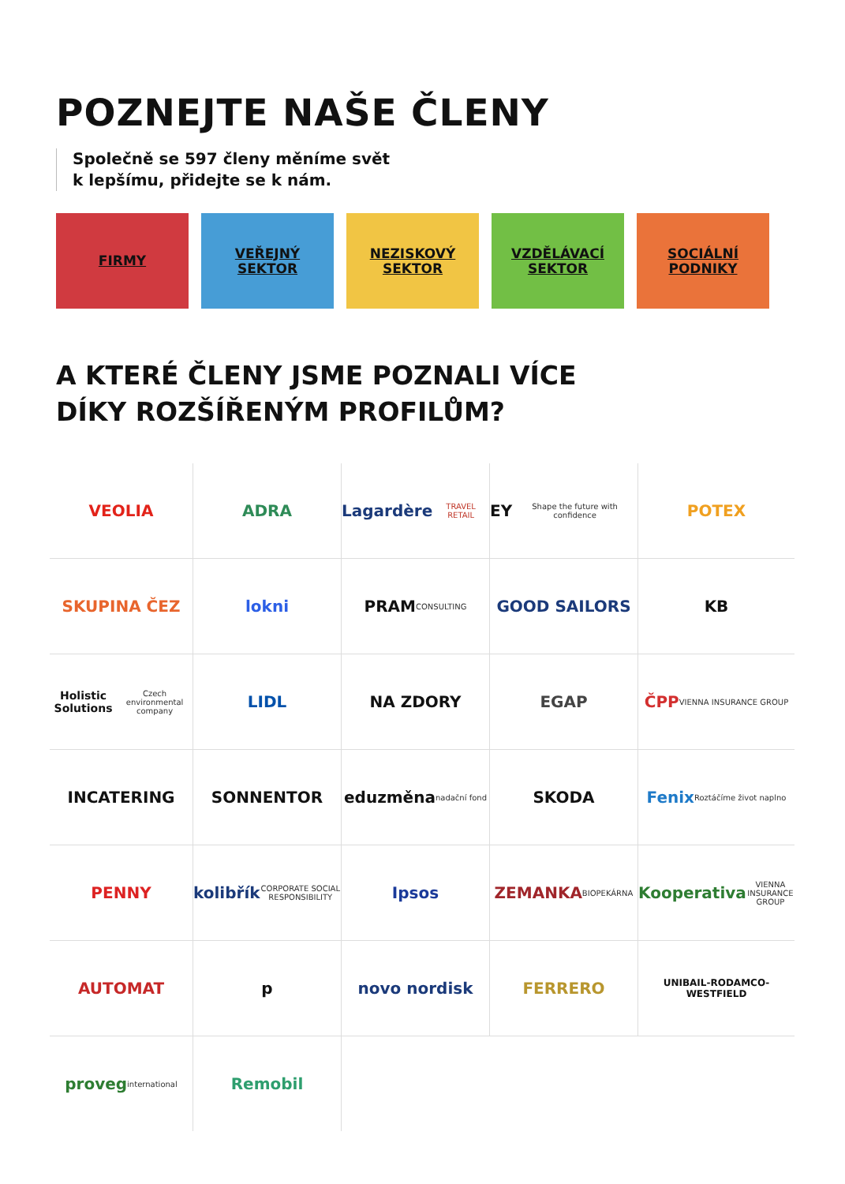POZNEJTE NAŠE ČLENY
Společně se 597 členy měníme svět
k lepšímu, přidejte se k nám.
FIRMY VEŘEJNÝ
SEKTOR
NEZISKOVÝ
SEKTOR
VZDĚLÁVACÍ
SEKTOR
SOCIÁLNÍ
PODNIKY
A KTERÉ ČLENY JSME POZNALI VÍCE
DÍKY ROZŠÍŘENÝM PROFILŮM?
VEOLIA
ADRA
Lagardère TRAVEL RETAIL
EY Shape the future with confidence
POTEX
SKUPINA ČEZ
lokni
PRAM CONSULTING
GOOD SAILORS
KB
Holistic Solutions Czech environmental company
LIDL
NA ZDORY
EGAP
ČPP VIENNA INSURANCE GROUP
INCATERING
SONNENTOR
eduzměna nadační fond
SKODA
Fenix Roztáčíme život naplno
PENNY
kolibřík CORPORATE SOCIAL RESPONSIBILITY
Ipsos
ZEMANKA BIOPEKÁRNA
Kooperativa VIENNA INSURANCE GROUP
AUTOMAT
p
novo nordisk
FERRERO
UNIBAIL-RODAMCO-WESTFIELD
proveg international
Remobil